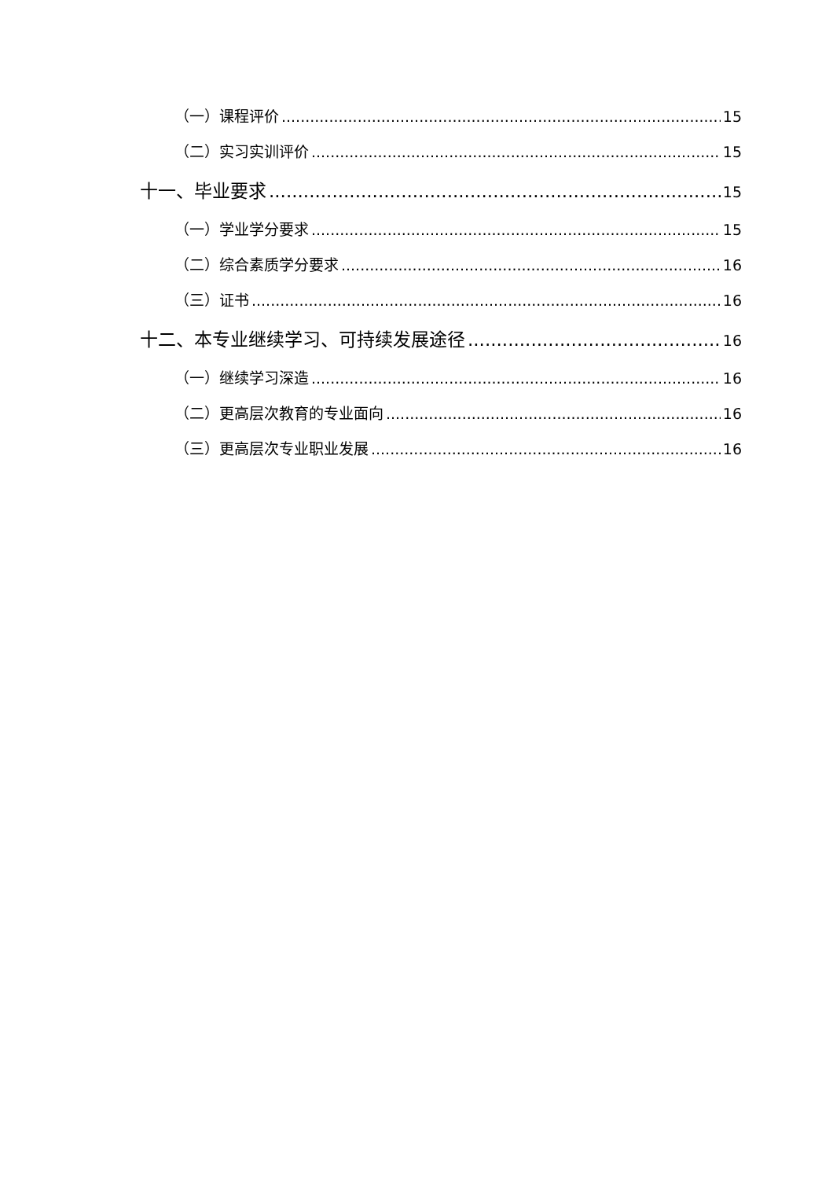（一）课程评价 15
（二）实习实训评价 15
十一、毕业要求 15
（一）学业学分要求 15
（二）综合素质学分要求 16
（三）证书 16
十二、本专业继续学习、可持续发展途径 16
（一）继续学习深造 16
（二）更高层次教育的专业面向 16
（三）更高层次专业职业发展 16